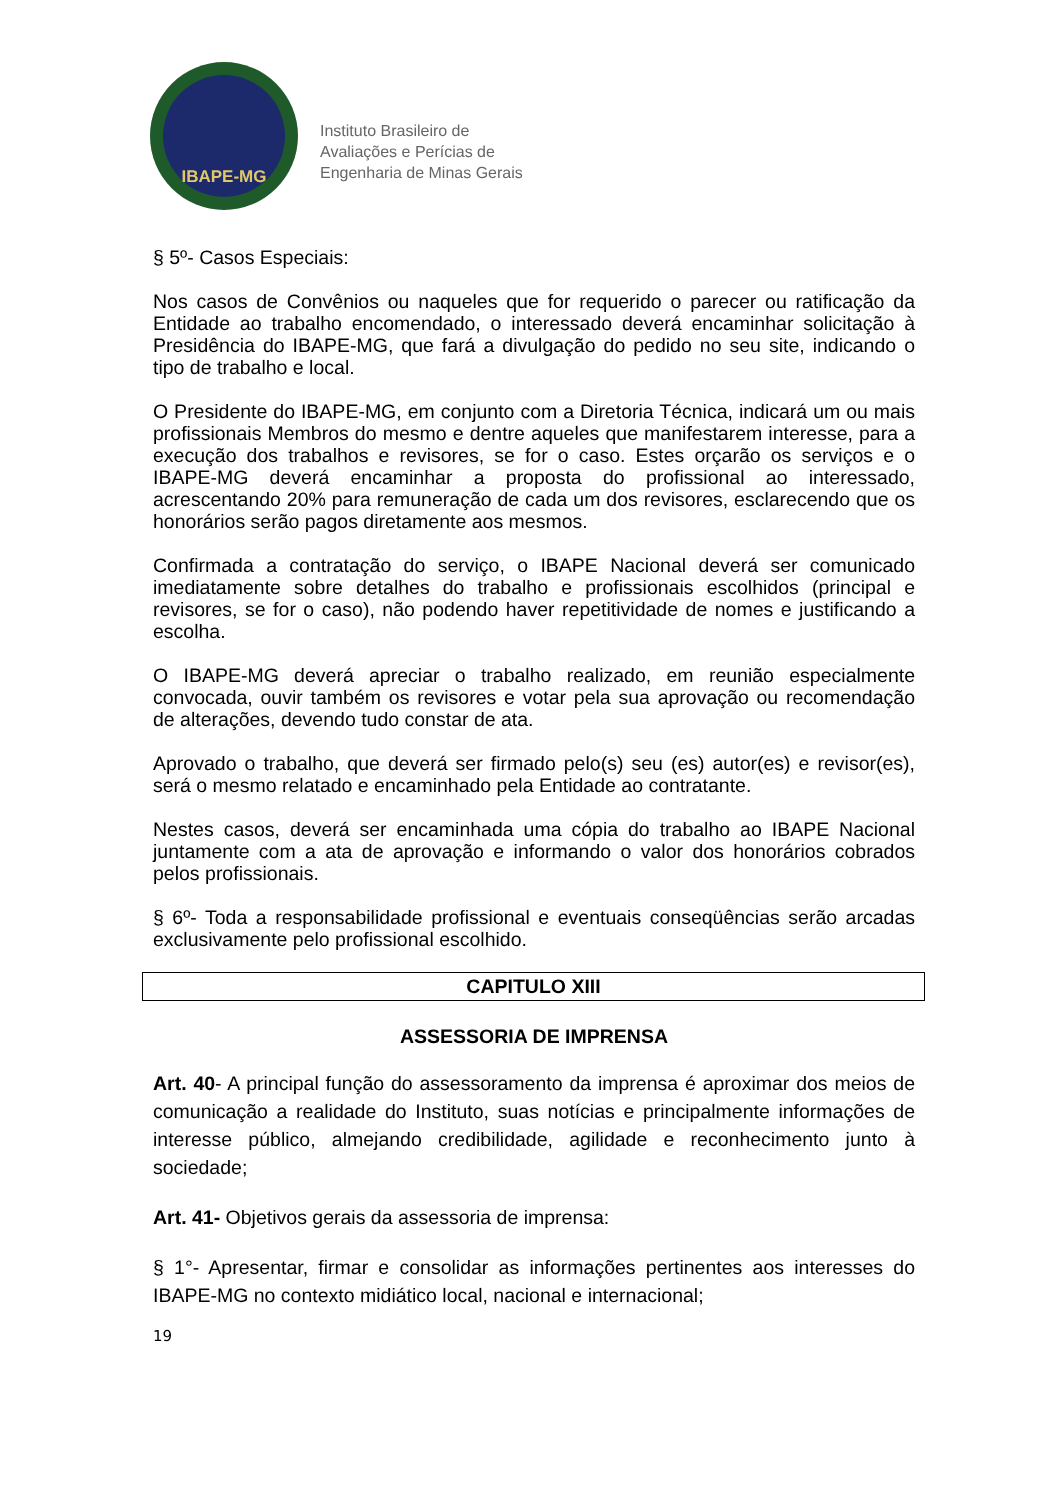IBAPE-MG
Instituto Brasileiro de
Avaliações e Perícias de
Engenharia de Minas Gerais
§ 5º- Casos Especiais:
Nos casos de Convênios ou naqueles que for requerido o parecer ou ratificação da Entidade ao trabalho encomendado, o interessado deverá encaminhar solicitação à Presidência do IBAPE-MG, que fará a divulgação do pedido no seu site, indicando o tipo de trabalho e local.
O Presidente do IBAPE-MG, em conjunto com a Diretoria Técnica, indicará um ou mais profissionais Membros do mesmo e dentre aqueles que manifestarem interesse, para a execução dos trabalhos e revisores, se for o caso. Estes orçarão os serviços e o IBAPE-MG deverá encaminhar a proposta do profissional ao interessado, acrescentando 20% para remuneração de cada um dos revisores, esclarecendo que os honorários serão pagos diretamente aos mesmos.
Confirmada a contratação do serviço, o IBAPE Nacional deverá ser comunicado imediatamente sobre detalhes do trabalho e profissionais escolhidos (principal e revisores, se for o caso), não podendo haver repetitividade de nomes e justificando a escolha.
O IBAPE-MG deverá apreciar o trabalho realizado, em reunião especialmente convocada, ouvir também os revisores e votar pela sua aprovação ou recomendação de alterações, devendo tudo constar de ata.
Aprovado o trabalho, que deverá ser firmado pelo(s) seu (es) autor(es) e revisor(es), será o mesmo relatado e encaminhado pela Entidade ao contratante.
Nestes casos, deverá ser encaminhada uma cópia do trabalho ao IBAPE Nacional juntamente com a ata de aprovação e informando o valor dos honorários cobrados pelos profissionais.
§ 6º- Toda a responsabilidade profissional e eventuais conseqüências serão arcadas exclusivamente pelo profissional escolhido.
CAPITULO XIII
ASSESSORIA DE IMPRENSA
Art. 40- A principal função do assessoramento da imprensa é aproximar dos meios de comunicação a realidade do Instituto, suas notícias e principalmente informações de interesse público, almejando credibilidade, agilidade e reconhecimento junto à sociedade;
Art. 41- Objetivos gerais da assessoria de imprensa:
§ 1°- Apresentar, firmar e consolidar as informações pertinentes aos interesses do IBAPE-MG no contexto midiático local, nacional e internacional;
19